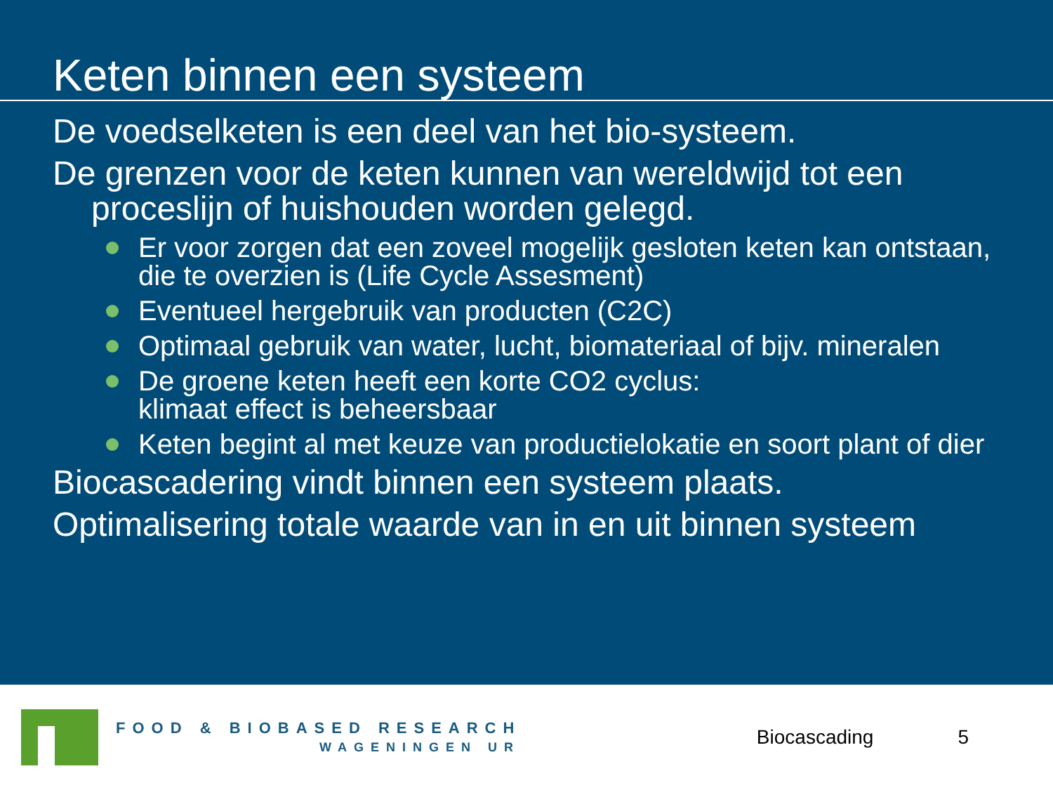Keten binnen een systeem
De voedselketen is een deel van het bio-systeem.
De grenzen voor de keten kunnen van wereldwijd tot een proceslijn of huishouden worden gelegd.
Er voor zorgen dat een zoveel mogelijk gesloten keten kan ontstaan, die te overzien is (Life Cycle Assesment)
Eventueel hergebruik van producten (C2C)
Optimaal gebruik van water, lucht, biomateriaal of bijv. mineralen
De groene keten heeft een korte CO2 cyclus:
klimaat effect is beheersbaar
Keten begint al met keuze van productielokatie en soort plant of dier
Biocascadering vindt binnen een systeem plaats.
Optimalisering totale waarde van in en uit binnen systeem
FOOD & BIOBASED RESEARCH
WAGENINGEN UR
Biocascading 5